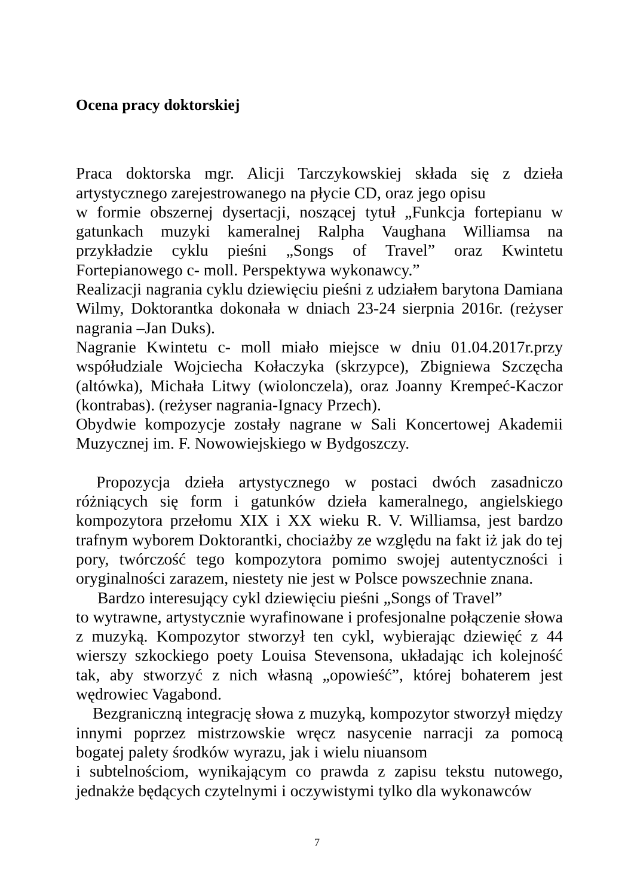Ocena pracy doktorskiej
Praca doktorska mgr. Alicji Tarczykowskiej składa się z dzieła artystycznego zarejestrowanego na płycie CD, oraz jego opisu
w formie obszernej dysertacji, noszącej tytuł „Funkcja fortepianu w gatunkach muzyki kameralnej Ralpha Vaughana Williamsa na przykładzie cyklu pieśni „Songs of Travel” oraz Kwintetu Fortepianowego c- moll. Perspektywa wykonawcy.”
Realizacji nagrania cyklu dziewięciu pieśni z udziałem barytona Damiana Wilmy, Doktorantka dokonała w dniach 23-24 sierpnia 2016r. (reżyser nagrania –Jan Duks).
Nagranie Kwintetu c- moll miało miejsce w dniu 01.04.2017r.przy współudziale Wojciecha Kołaczyka (skrzypce), Zbigniewa Szczęcha (altówka), Michała Litwy (wiolonczela), oraz Joanny Krempeć-Kaczor (kontrabas). (reżyser nagrania-Ignacy Przech).
Obydwie kompozycje zostały nagrane w Sali Koncertowej Akademii Muzycznej im. F. Nowowiejskiego w Bydgoszczy.
Propozycja dzieła artystycznego w postaci dwóch zasadniczo różniących się form i gatunków dzieła kameralnego, angielskiego kompozytora przełomu XIX i XX wieku R. V. Williamsa, jest bardzo trafnym wyborem Doktorantki, chociażby ze względu na fakt iż jak do tej pory, twórczość tego kompozytora pomimo swojej autentyczności i oryginalności zarazem, niestety nie jest w Polsce powszechnie znana.
Bardzo interesujący cykl dziewięciu pieśni „Songs of Travel”
to wytrawne, artystycznie wyrafinowane i profesjonalne połączenie słowa z muzyką. Kompozytor stworzył ten cykl, wybierając dziewięć z 44 wierszy szkockiego poety Louisa Stevensona, układając ich kolejność tak, aby stworzyć z nich własną „opowieść”, której bohaterem jest wędrowiec Vagabond.
Bezgraniczną integrację słowa z muzyką, kompozytor stworzył między innymi poprzez mistrzowskie wręcz nasycenie narracji za pomocą bogatej palety środków wyrazu, jak i wielu niuansom
i subtelnościom, wynikającym co prawda z zapisu tekstu nutowego, jednakże będących czytelnymi i oczywistymi tylko dla wykonawców
7